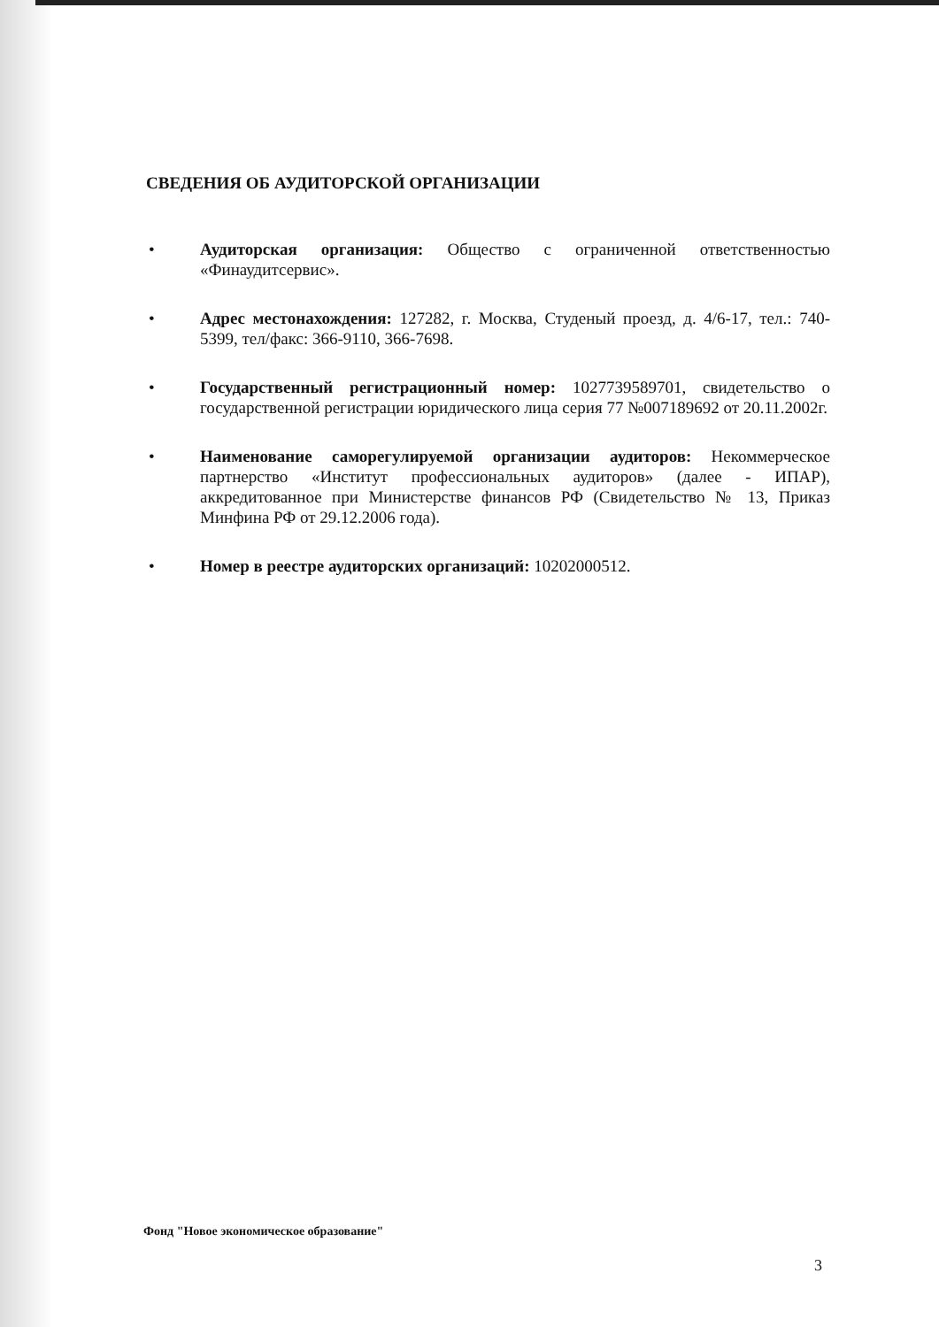СВЕДЕНИЯ ОБ АУДИТОРСКОЙ ОРГАНИЗАЦИИ
• Аудиторская организация: Общество с ограниченной ответственностью «Финаудитсервис».
• Адрес местонахождения: 127282, г. Москва, Студеный проезд, д. 4/6-17, тел.: 740-5399, тел/факс: 366-9110, 366-7698.
• Государственный регистрационный номер: 1027739589701, свидетельство о государственной регистрации юридического лица серия 77 №007189692 от 20.11.2002г.
• Наименование саморегулируемой организации аудиторов: Некоммерческое партнерство «Институт профессиональных аудиторов» (далее - ИПАР), аккредитованное при Министерстве финансов РФ (Свидетельство № 13, Приказ Минфина РФ от 29.12.2006 года).
• Номер в реестре аудиторских организаций: 10202000512.
Фонд "Новое экономическое образование"
3